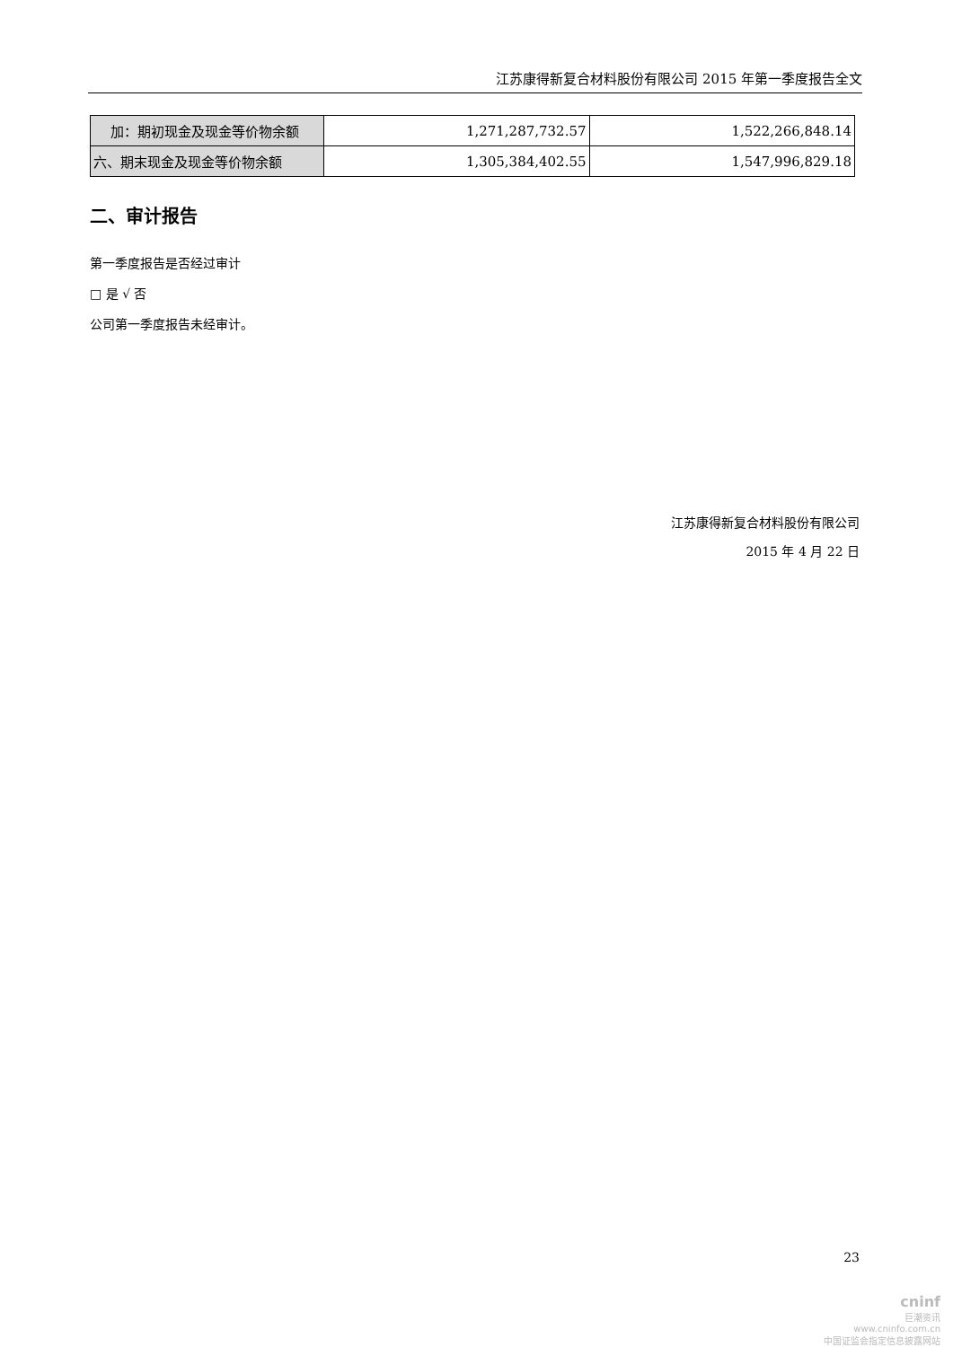江苏康得新复合材料股份有限公司 2015 年第一季度报告全文
| 加：期初现金及现金等价物余额 | 1,271,287,732.57 | 1,522,266,848.14 |
| 六、期末现金及现金等价物余额 | 1,305,384,402.55 | 1,547,996,829.18 |
二、审计报告
第一季度报告是否经过审计
□ 是 √ 否
公司第一季度报告未经审计。
江苏康得新复合材料股份有限公司
2015 年 4 月 22 日
23
cninf
巨潮资讯
www.cninfo.com.cn
中国证监会指定信息披露网站